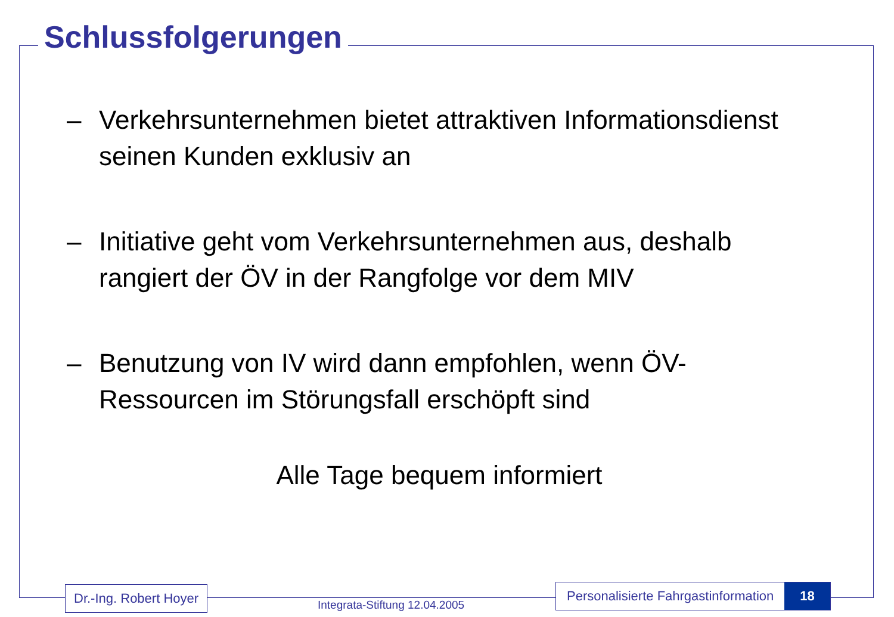Schlussfolgerungen
– Verkehrsunternehmen bietet attraktiven Informationsdienst seinen Kunden exklusiv an
– Initiative geht vom Verkehrsunternehmen aus, deshalb rangiert der ÖV in der Rangfolge vor dem MIV
– Benutzung von IV wird dann empfohlen, wenn ÖV-Ressourcen im Störungsfall erschöpft sind
Alle Tage bequem informiert
Dr.-Ing. Robert Hoyer
Integrata-Stiftung 12.04.2005
Personalisierte Fahrgastinformation 18